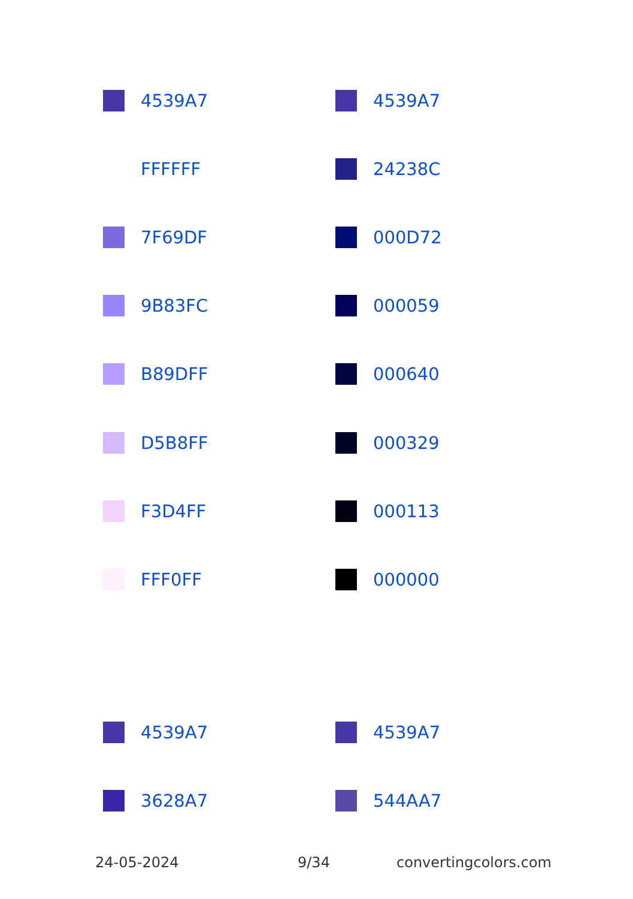4539A7 4539A7
FFFFFF 24238C
7F69DF 000D72
9B83FC 000059
B89DFF 000640
D5B8FF 000329
F3D4FF 000113
FFF0FF 000000
4539A7 4539A7
3628A7 544AA7
24-05-2024 9/34 convertingcolors.com